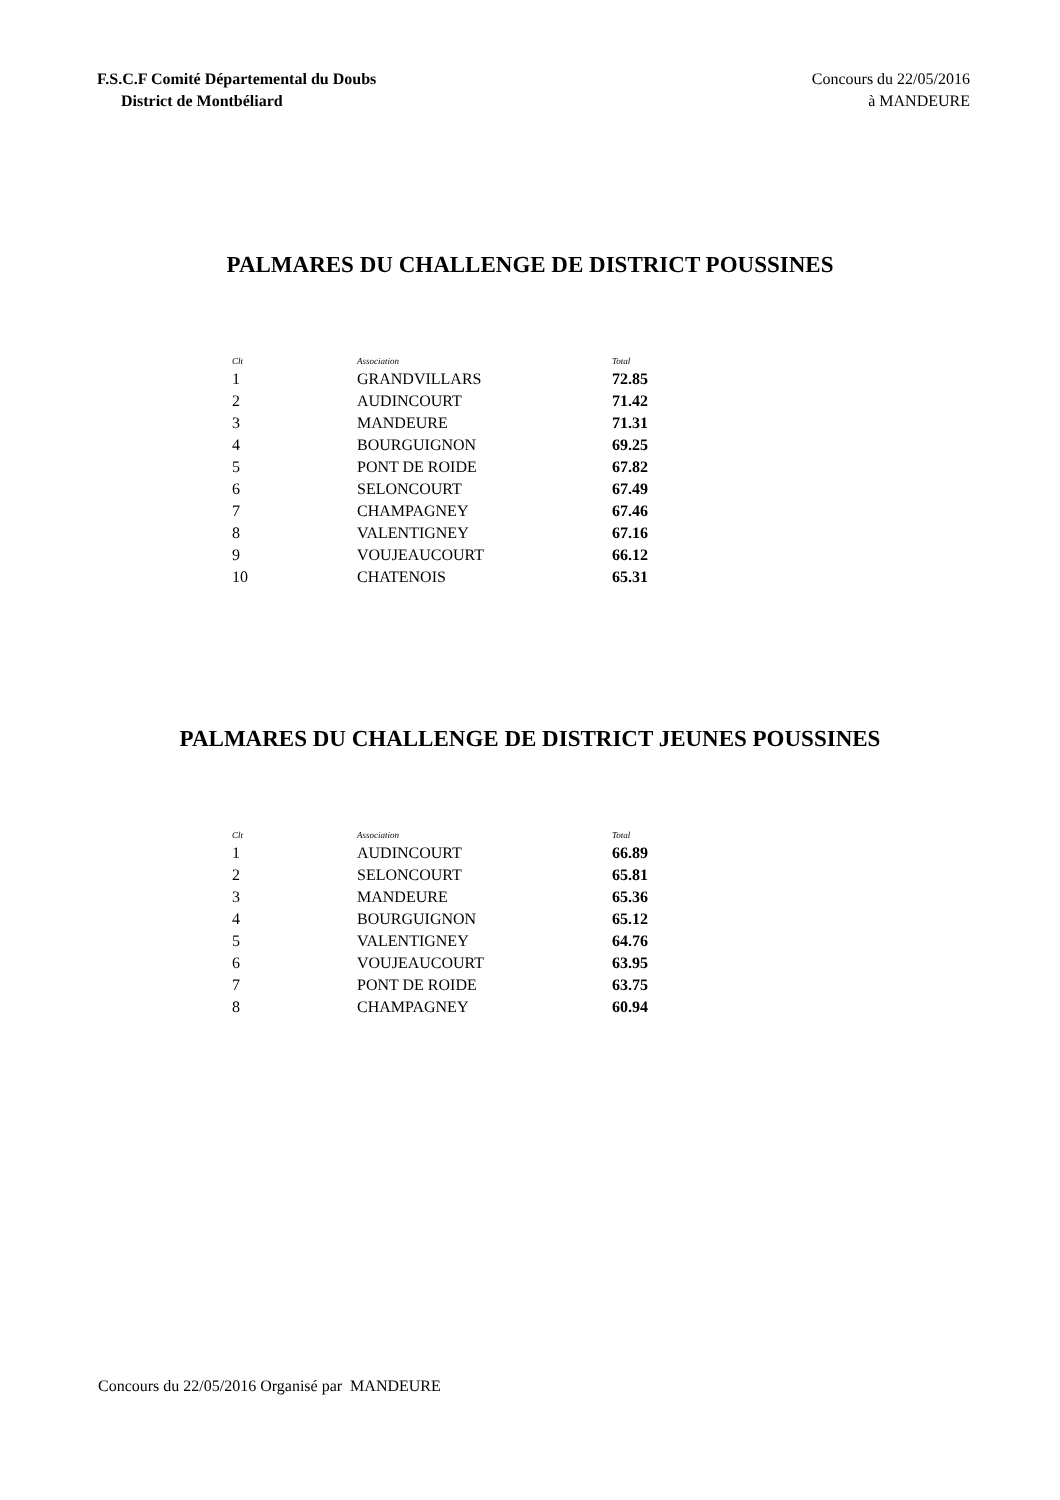F.S.C.F Comité Départemental du Doubs
District de Montbéliard
Concours du 22/05/2016
à MANDEURE
PALMARES DU CHALLENGE DE DISTRICT POUSSINES
| Clt | Association | Total |
| --- | --- | --- |
| 1 | GRANDVILLARS | 72.85 |
| 2 | AUDINCOURT | 71.42 |
| 3 | MANDEURE | 71.31 |
| 4 | BOURGUIGNON | 69.25 |
| 5 | PONT DE ROIDE | 67.82 |
| 6 | SELONCOURT | 67.49 |
| 7 | CHAMPAGNEY | 67.46 |
| 8 | VALENTIGNEY | 67.16 |
| 9 | VOUJEAUCOURT | 66.12 |
| 10 | CHATENOIS | 65.31 |
PALMARES DU CHALLENGE DE DISTRICT JEUNES POUSSINES
| Clt | Association | Total |
| --- | --- | --- |
| 1 | AUDINCOURT | 66.89 |
| 2 | SELONCOURT | 65.81 |
| 3 | MANDEURE | 65.36 |
| 4 | BOURGUIGNON | 65.12 |
| 5 | VALENTIGNEY | 64.76 |
| 6 | VOUJEAUCOURT | 63.95 |
| 7 | PONT DE ROIDE | 63.75 |
| 8 | CHAMPAGNEY | 60.94 |
Concours du 22/05/2016 Organisé par MANDEURE